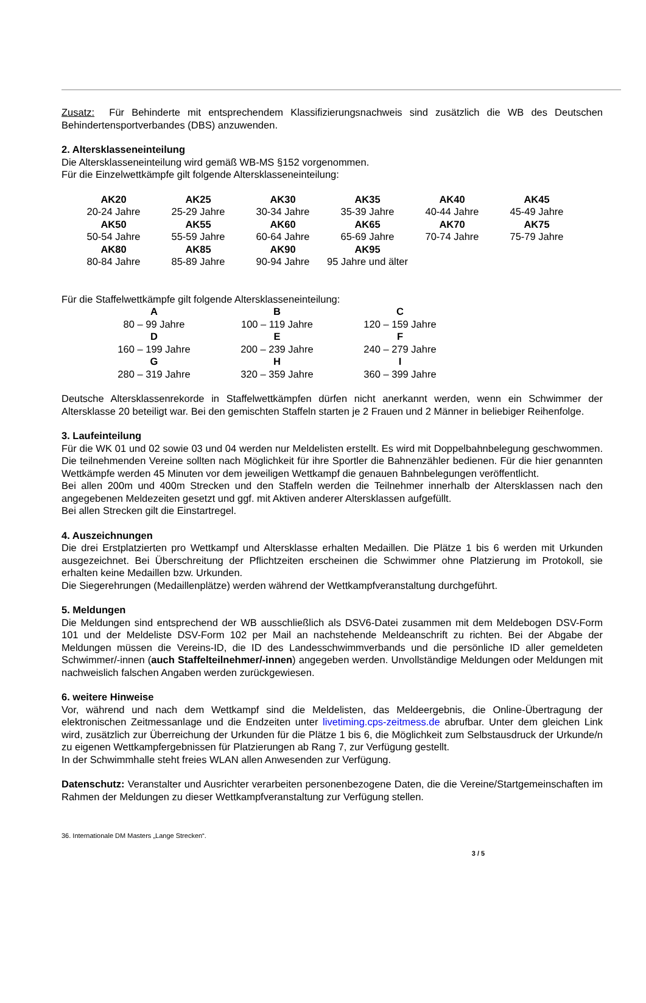Zusatz: Für Behinderte mit entsprechendem Klassifizierungsnachweis sind zusätzlich die WB des Deutschen Behindertensportverbandes (DBS) anzuwenden.
2. Altersklasseneinteilung
Die Altersklasseneinteilung wird gemäß WB-MS §152 vorgenommen.
Für die Einzelwettkämpfe gilt folgende Altersklasseneinteilung:
| AK20 | AK25 | AK30 | AK35 | AK40 | AK45 |
| --- | --- | --- | --- | --- | --- |
| 20-24 Jahre | 25-29 Jahre | 30-34 Jahre | 35-39 Jahre | 40-44 Jahre | 45-49 Jahre |
| AK50 | AK55 | AK60 | AK65 | AK70 | AK75 |
| 50-54 Jahre | 55-59 Jahre | 60-64 Jahre | 65-69 Jahre | 70-74 Jahre | 75-79 Jahre |
| AK80 | AK85 | AK90 | AK95 | | |
| 80-84 Jahre | 85-89 Jahre | 90-94 Jahre | 95 Jahre und älter | | |
Für die Staffelwettkämpfe gilt folgende Altersklasseneinteilung:
| A | B | C |
| --- | --- | --- |
| 80 – 99 Jahre | 100 – 119 Jahre | 120 – 159 Jahre |
| D | E | F |
| 160 – 199 Jahre | 200 – 239 Jahre | 240 – 279 Jahre |
| G | H | I |
| 280 – 319 Jahre | 320 – 359 Jahre | 360 – 399 Jahre |
Deutsche Altersklassenrekorde in Staffelwettkämpfen dürfen nicht anerkannt werden, wenn ein Schwimmer der Altersklasse 20 beteiligt war. Bei den gemischten Staffeln starten je 2 Frauen und 2 Männer in beliebiger Reihenfolge.
3. Laufeinteilung
Für die WK 01 und 02 sowie 03 und 04 werden nur Meldelisten erstellt. Es wird mit Doppelbahnbelegung geschwommen. Die teilnehmenden Vereine sollten nach Möglichkeit für ihre Sportler die Bahnenzähler bedienen. Für die hier genannten Wettkämpfe werden 45 Minuten vor dem jeweiligen Wettkampf die genauen Bahnbelegungen veröffentlicht.
Bei allen 200m und 400m Strecken und den Staffeln werden die Teilnehmer innerhalb der Altersklassen nach den angegebenen Meldezeiten gesetzt und ggf. mit Aktiven anderer Altersklassen aufgefüllt.
Bei allen Strecken gilt die Einstartregel.
4. Auszeichnungen
Die drei Erstplatzierten pro Wettkampf und Altersklasse erhalten Medaillen. Die Plätze 1 bis 6 werden mit Urkunden ausgezeichnet. Bei Überschreitung der Pflichtzeiten erscheinen die Schwimmer ohne Platzierung im Protokoll, sie erhalten keine Medaillen bzw. Urkunden.
Die Siegerehrungen (Medaillenplätze) werden während der Wettkampfveranstaltung durchgeführt.
5. Meldungen
Die Meldungen sind entsprechend der WB ausschließlich als DSV6-Datei zusammen mit dem Meldebogen DSV-Form 101 und der Meldeliste DSV-Form 102 per Mail an nachstehende Meldeanschrift zu richten. Bei der Abgabe der Meldungen müssen die Vereins-ID, die ID des Landesschwimmverbands und die persönliche ID aller gemeldeten Schwimmer/-innen (auch Staffelteilnehmer/-innen) angegeben werden. Unvollständige Meldungen oder Meldungen mit nachweislich falschen Angaben werden zurückgewiesen.
6. weitere Hinweise
Vor, während und nach dem Wettkampf sind die Meldelisten, das Meldeergebnis, die Online-Übertragung der elektronischen Zeitmessanlage und die Endzeiten unter livetiming.cps-zeitmess.de abrufbar. Unter dem gleichen Link wird, zusätzlich zur Überreichung der Urkunden für die Plätze 1 bis 6, die Möglichkeit zum Selbstausdruck der Urkunde/n zu eigenen Wettkampfergebnissen für Platzierungen ab Rang 7, zur Verfügung gestellt.
In der Schwimmhalle steht freies WLAN allen Anwesenden zur Verfügung.
Datenschutz: Veranstalter und Ausrichter verarbeiten personenbezogene Daten, die die Vereine/Startgemeinschaften im Rahmen der Meldungen zu dieser Wettkampfveranstaltung zur Verfügung stellen.
36. Internationale DM Masters „Lange Strecken“.
3 / 5